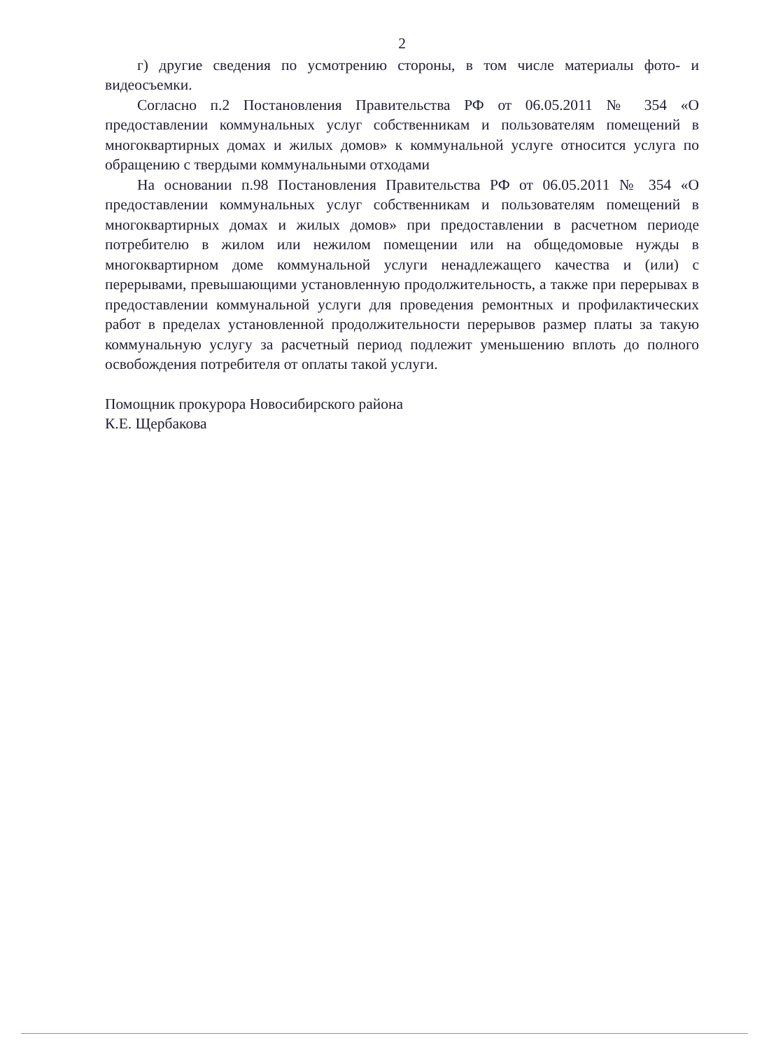2
г) другие сведения по усмотрению стороны, в том числе материалы фото- и видеосъемки.
Согласно п.2 Постановления Правительства РФ от 06.05.2011 № 354 «О предоставлении коммунальных услуг собственникам и пользователям помещений в многоквартирных домах и жилых домов» к коммунальной услуге относится услуга по обращению с твердыми коммунальными отходами
На основании п.98 Постановления Правительства РФ от 06.05.2011 № 354 «О предоставлении коммунальных услуг собственникам и пользователям помещений в многоквартирных домах и жилых домов» при предоставлении в расчетном периоде потребителю в жилом или нежилом помещении или на общедомовые нужды в многоквартирном доме коммунальной услуги ненадлежащего качества и (или) с перерывами, превышающими установленную продолжительность, а также при перерывах в предоставлении коммунальной услуги для проведения ремонтных и профилактических работ в пределах установленной продолжительности перерывов размер платы за такую коммунальную услугу за расчетный период подлежит уменьшению вплоть до полного освобождения потребителя от оплаты такой услуги.
Помощник прокурора Новосибирского района
К.Е. Щербакова